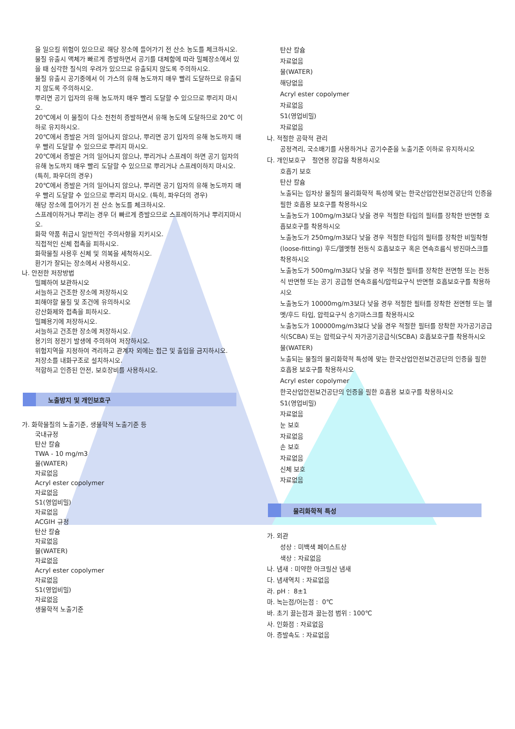을 일으킬 위험이 있으므로 해당 장소에 들어가기 전 산소 농도를 체크하시오.
물질 유출시 액체가 빠르게 증발하면서 공기를 대체함에 따라 밀폐장소에서 있을 때 심각한 질식의 우려가 있으므로 유출되지 않도록 주의하시오.
물질 유출시 공기중에서 이 가스의 유해 농도까지 매우 빨리 도달하므로 유출되지 않도록 주의하시오.
뿌리면 공기 입자의 유해 농도까지 매우 빨리 도달할 수 있으므로 뿌리지 마시오.
20℃에서 이 물질이 다소 천천히 증발하면서 유해 농도에 도달하므로 20℃ 이하로 유지하시오.
20℃에서 증발은 거의 일어나지 않으나, 뿌리면 공기 입자의 유해 농도까지 매우 빨리 도달할 수 있으므로 뿌리지 마시오.
20℃에서 증발은 거의 일어나지 않으나, 뿌리거나 스프레이 하면 공기 입자의 유해 농도까지 매우 빨리 도달할 수 있으므로 뿌리거나 스프레이하지 마시오. (특히, 파우더의 경우)
20℃에서 증발은 거의 일어나지 않으나, 뿌리면 공기 입자의 유해 농도까지 매우 빨리 도달할 수 있으므로 뿌리지 마시오. (특히, 파우더의 경우)
해당 장소에 들어가기 전 산소 농도를 체크하시오.
스프레이하거나 뿌리는 경우 더 빠르게 증발으므로 스프레이하거나 뿌리지마시오.
화학 약품 취급시 일반적인 주의사항을 지키시오.
직접적인 신체 접촉을 피하시오.
화학물질 사용후 신체 및 의복을 세척하시오.
환기가 잘되는 장소에서 사용하시오.
나. 안전한 저장방법
밀폐하여 보관하시오
서늘하고 건조한 장소에 저장하시오
피해야할 물질 및 조건에 유의하시오
강산화제와 접촉을 피하시오.
밀폐용기에 저장하시오.
서늘하고 건조한 장소에 저장하시오.
용기의 정전기 발생에 주의하여 저장하시오.
위험지역을 지정하여 격리하고 관계자 외에는 접근 및 출입을 금지하시오.
저장소를 내화구조로 설치하시오.
적합하고 인증된 안전, 보호장비를 사용하시오.
노출방지 및 개인보호구
가. 화학물질의 노출기준, 생물학적 노출기준 등
국내규정
탄산 칼슘
TWA - 10 mg/m3
물(WATER)
자료없음
Acryl ester copolymer
자료없음
S1(영업비밀)
자료없음
ACGIH 규정
탄산 칼슘
자료없음
물(WATER)
자료없음
Acryl ester copolymer
자료없음
S1(영업비밀)
자료없음
생물학적 노출기준
탄산 칼슘
자료없음
물(WATER)
해당없음
Acryl ester copolymer
자료없음
S1(영업비밀)
자료없음
나. 적절한 공학적 관리
공정격리, 국소배기를 사용하거나 공기수준을 노출기준 이하로 유지하시오
다. 개인보호구 절연용 장갑을 착용하시오
호흡기 보호
탄산 칼슘
노출되는 입자상 물질의 물리화학적 특성에 맞는 한국산업안전보건공단의 인증을 필한 호흡용 보호구를 착용하시오
노출농도가 100mg/m3보다 낮을 경우 적절한 타입의 필터를 장착한 반면형 호흡보호구를 착용하시오
노출농도가 250mg/m3보다 낮을 경우 적절한 타입의 필터를 장착한 비밀착형(loose-fitting) 후드/헬멧형 전동식 호흡보호구 혹은 연속흐름식 방진마스크를 착용하시오
노출농도가 500mg/m3보다 낮을 경우 적절한 필터를 장착한 전면형 또는 전동식 반면형 또는 공기 공급형 연속흐름식/압력요구식 반면형 호흡보호구를 착용하시오
노출농도가 10000mg/m3보다 낮을 경우 적절한 필터를 장착한 전면형 또는 헬멧/후드 타입, 압력요구식 송기마스크를 착용하시오
노출농도가 100000mg/m3보다 낮을 경우 적절한 필터를 장착한 자가공기공급식(SCBA) 또는 압력요구식 자가공기공급식(SCBA) 호흡보호구를 착용하시오
물(WATER)
노출되는 물질의 물리화학적 특성에 맞는 한국산업안전보건공단의 인증을 필한 호흡용 보호구를 착용하시오
Acryl ester copolymer
한국산업안전보건공단의 인증을 필한 호흡용 보호구를 착용하시오
S1(영업비밀)
자료없음
눈 보호
자료없음
손 보호
자료없음
신체 보호
자료없음
물리화학적 특성
가. 외관
성상 : 미백색 페이스트상
색상 : 자료없음
나. 냄새 : 미약한 아크릴산 냄새
다. 냄새역치 : 자료없음
라. pH : 8±1
마. 녹는점/어는점 : 0℃
바. 초기 끓는점과 끓는점 범위 : 100℃
사. 인화점 : 자료없음
아. 증발속도 : 자료없음